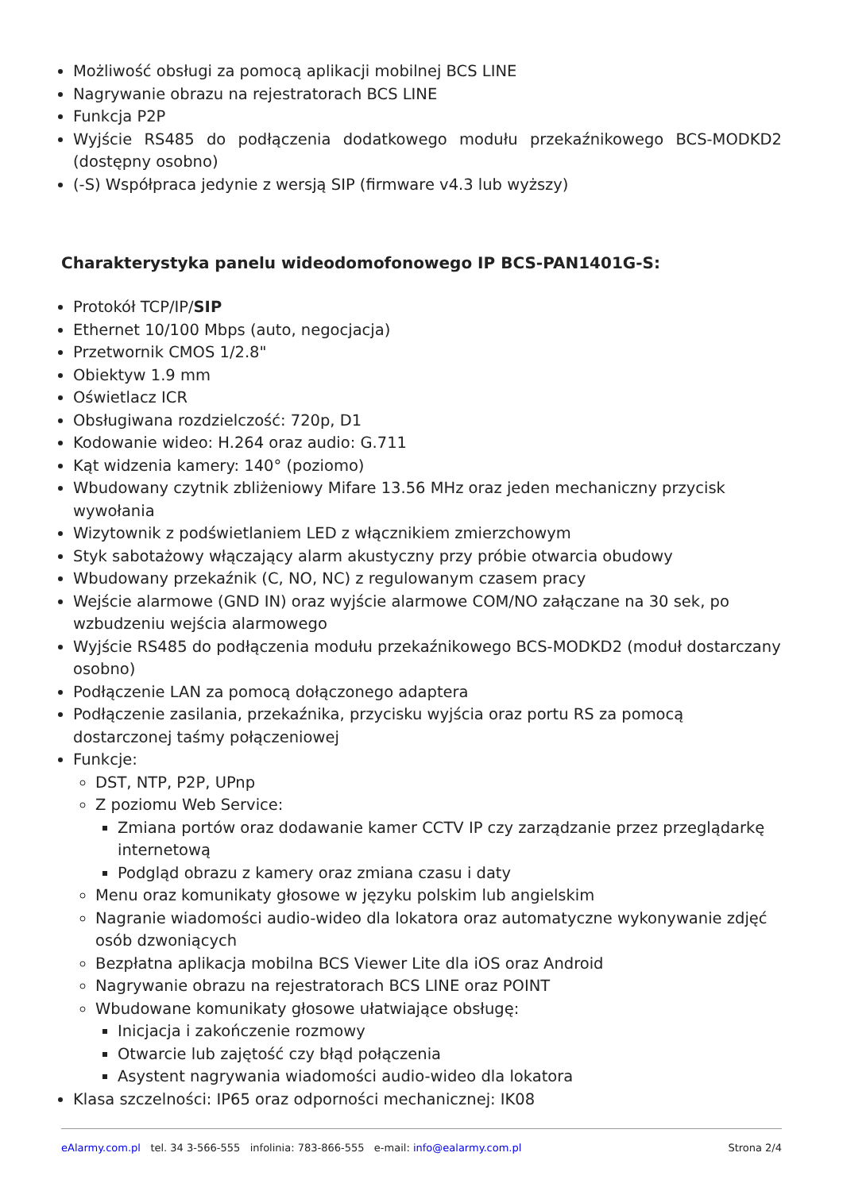Możliwość obsługi za pomocą aplikacji mobilnej BCS LINE
Nagrywanie obrazu na rejestratorach BCS LINE
Funkcja P2P
Wyjście RS485 do podłączenia dodatkowego modułu przekaźnikowego BCS-MODKD2 (dostępny osobno)
(-S) Współpraca jedynie z wersją SIP (firmware v4.3 lub wyższy)
Charakterystyka panelu wideodomofonowego IP BCS-PAN1401G-S:
Protokół TCP/IP/SIP
Ethernet 10/100 Mbps (auto, negocjacja)
Przetwornik CMOS 1/2.8"
Obiektyw 1.9 mm
Oświetlacz ICR
Obsługiwana rozdzielczość: 720p, D1
Kodowanie wideo: H.264 oraz audio: G.711
Kąt widzenia kamery: 140° (poziomo)
Wbudowany czytnik zbliżeniowy Mifare 13.56 MHz oraz jeden mechaniczny przycisk wywołania
Wizytownik z podświetlaniem LED z włącznikiem zmierzchowym
Styk sabotażowy włączający alarm akustyczny przy próbie otwarcia obudowy
Wbudowany przekaźnik (C, NO, NC) z regulowanym czasem pracy
Wejście alarmowe (GND IN) oraz wyjście alarmowe COM/NO załączane na 30 sek, po wzbudzeniu wejścia alarmowego
Wyjście RS485 do podłączenia modułu przekaźnikowego BCS-MODKD2 (moduł dostarczany osobno)
Podłączenie LAN za pomocą dołączonego adaptera
Podłączenie zasilania, przekaźnika, przycisku wyjścia oraz portu RS za pomocą dostarczonej taśmy połączeniowej
Funkcje:
DST, NTP, P2P, UPnp
Z poziomu Web Service:
Zmiana portów oraz dodawanie kamer CCTV IP czy zarządzanie przez przeglądarkę internetową
Podgląd obrazu z kamery oraz zmiana czasu i daty
Menu oraz komunikaty głosowe w języku polskim lub angielskim
Nagranie wiadomości audio-wideo dla lokatora oraz automatyczne wykonywanie zdjęć osób dzwoniących
Bezpłatna aplikacja mobilna BCS Viewer Lite dla iOS oraz Android
Nagrywanie obrazu na rejestratorach BCS LINE oraz POINT
Wbudowane komunikaty głosowe ułatwiające obsługę:
Inicjacja i zakończenie rozmowy
Otwarcie lub zajętość czy błąd połączenia
Asystent nagrywania wiadomości audio-wideo dla lokatora
Klasa szczelności: IP65 oraz odporności mechanicznej: IK08
eAlarmy.com.pl tel. 34 3-566-555 infolinia: 783-866-555 e-mail: info@ealarmy.com.pl Strona 2/4